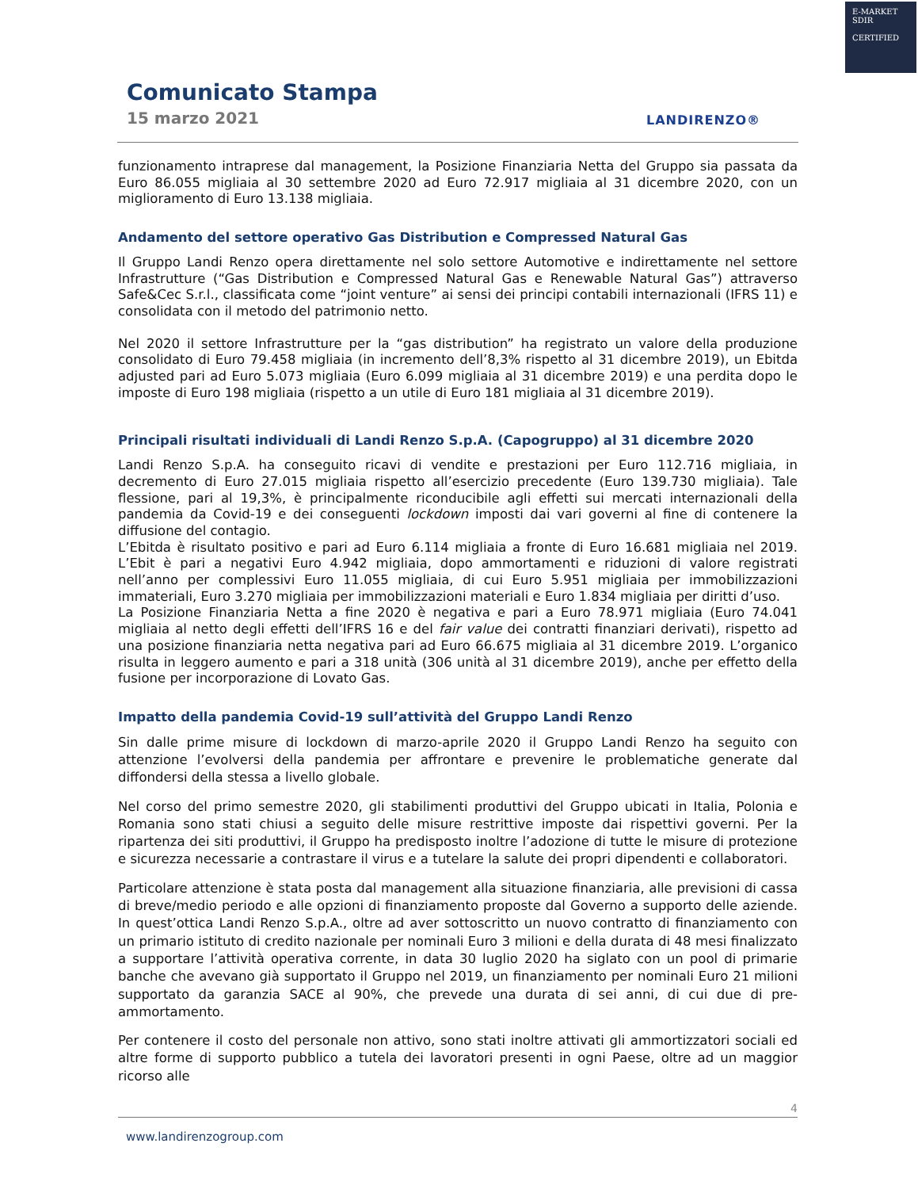E-MARKET
SDIR
CERTIFIED
Comunicato Stampa
15 marzo 2021
LANDIRENZO®
funzionamento intraprese dal management, la Posizione Finanziaria Netta del Gruppo sia passata da Euro 86.055 migliaia al 30 settembre 2020 ad Euro 72.917 migliaia al 31 dicembre 2020, con un miglioramento di Euro 13.138 migliaia.
Andamento del settore operativo Gas Distribution e Compressed Natural Gas
Il Gruppo Landi Renzo opera direttamente nel solo settore Automotive e indirettamente nel settore Infrastrutture (“Gas Distribution e Compressed Natural Gas e Renewable Natural Gas”) attraverso Safe&Cec S.r.l., classificata come “joint venture” ai sensi dei principi contabili internazionali (IFRS 11) e consolidata con il metodo del patrimonio netto.
Nel 2020 il settore Infrastrutture per la “gas distribution” ha registrato un valore della produzione consolidato di Euro 79.458 migliaia (in incremento dell’8,3% rispetto al 31 dicembre 2019), un Ebitda adjusted pari ad Euro 5.073 migliaia (Euro 6.099 migliaia al 31 dicembre 2019) e una perdita dopo le imposte di Euro 198 migliaia (rispetto a un utile di Euro 181 migliaia al 31 dicembre 2019).
Principali risultati individuali di Landi Renzo S.p.A. (Capogruppo) al 31 dicembre 2020
Landi Renzo S.p.A. ha conseguito ricavi di vendite e prestazioni per Euro 112.716 migliaia, in decremento di Euro 27.015 migliaia rispetto all’esercizio precedente (Euro 139.730 migliaia). Tale flessione, pari al 19,3%, è principalmente riconducibile agli effetti sui mercati internazionali della pandemia da Covid-19 e dei conseguenti lockdown imposti dai vari governi al fine di contenere la diffusione del contagio.
L’Ebitda è risultato positivo e pari ad Euro 6.114 migliaia a fronte di Euro 16.681 migliaia nel 2019. L’Ebit è pari a negativi Euro 4.942 migliaia, dopo ammortamenti e riduzioni di valore registrati nell’anno per complessivi Euro 11.055 migliaia, di cui Euro 5.951 migliaia per immobilizzazioni immateriali, Euro 3.270 migliaia per immobilizzazioni materiali e Euro 1.834 migliaia per diritti d’uso.
La Posizione Finanziaria Netta a fine 2020 è negativa e pari a Euro 78.971 migliaia (Euro 74.041 migliaia al netto degli effetti dell’IFRS 16 e del fair value dei contratti finanziari derivati), rispetto ad una posizione finanziaria netta negativa pari ad Euro 66.675 migliaia al 31 dicembre 2019. L’organico risulta in leggero aumento e pari a 318 unità (306 unità al 31 dicembre 2019), anche per effetto della fusione per incorporazione di Lovato Gas.
Impatto della pandemia Covid-19 sull’attività del Gruppo Landi Renzo
Sin dalle prime misure di lockdown di marzo-aprile 2020 il Gruppo Landi Renzo ha seguito con attenzione l’evolversi della pandemia per affrontare e prevenire le problematiche generate dal diffondersi della stessa a livello globale.
Nel corso del primo semestre 2020, gli stabilimenti produttivi del Gruppo ubicati in Italia, Polonia e Romania sono stati chiusi a seguito delle misure restrittive imposte dai rispettivi governi. Per la ripartenza dei siti produttivi, il Gruppo ha predisposto inoltre l’adozione di tutte le misure di protezione e sicurezza necessarie a contrastare il virus e a tutelare la salute dei propri dipendenti e collaboratori.
Particolare attenzione è stata posta dal management alla situazione finanziaria, alle previsioni di cassa di breve/medio periodo e alle opzioni di finanziamento proposte dal Governo a supporto delle aziende. In quest’ottica Landi Renzo S.p.A., oltre ad aver sottoscritto un nuovo contratto di finanziamento con un primario istituto di credito nazionale per nominali Euro 3 milioni e della durata di 48 mesi finalizzato a supportare l’attività operativa corrente, in data 30 luglio 2020 ha siglato con un pool di primarie banche che avevano già supportato il Gruppo nel 2019, un finanziamento per nominali Euro 21 milioni supportato da garanzia SACE al 90%, che prevede una durata di sei anni, di cui due di pre-ammortamento.
Per contenere il costo del personale non attivo, sono stati inoltre attivati gli ammortizzatori sociali ed altre forme di supporto pubblico a tutela dei lavoratori presenti in ogni Paese, oltre ad un maggior ricorso alle
4
www.landirenzogroup.com